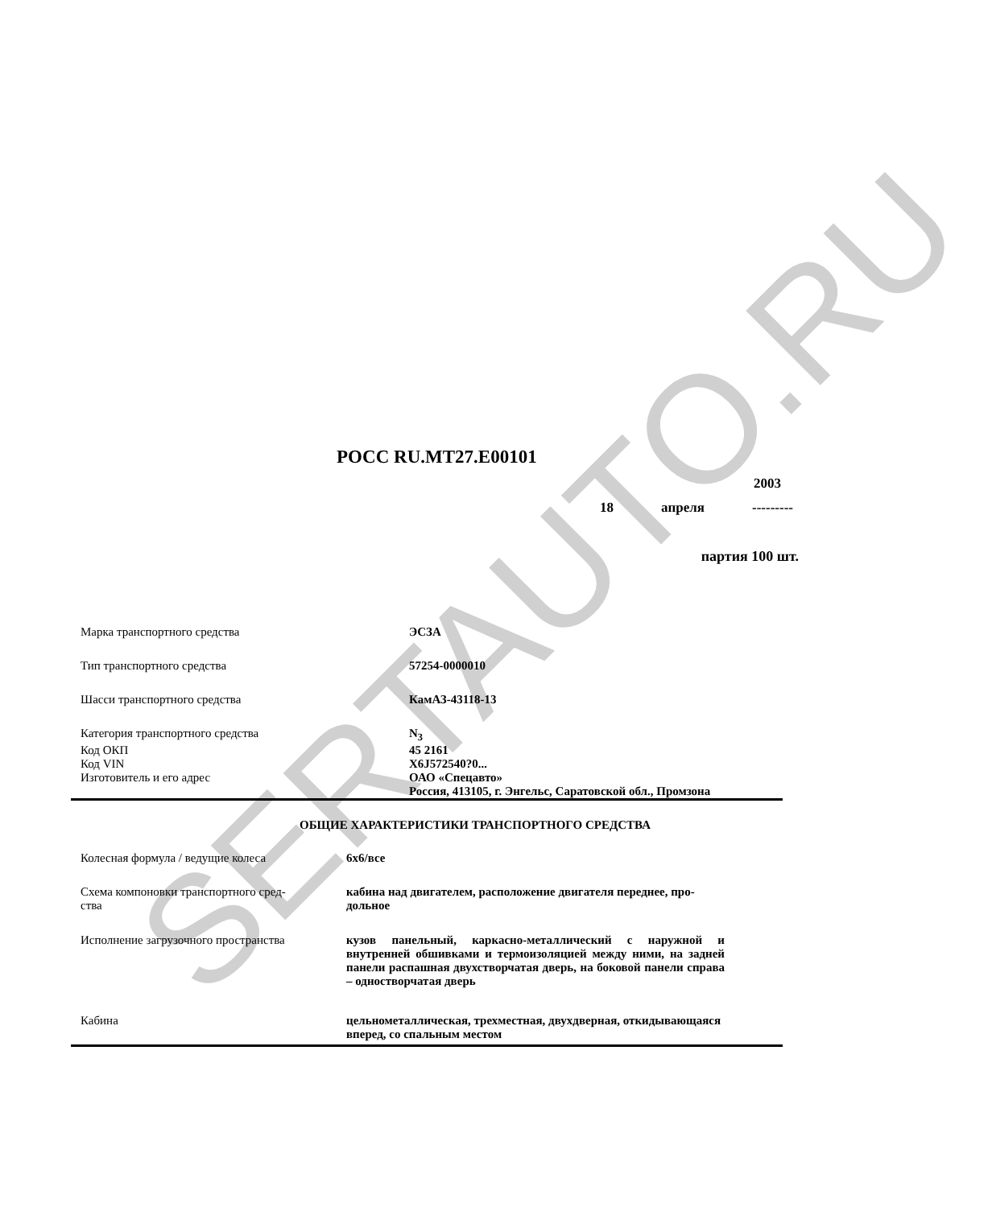SERTAUTO.RU
РОСС RU.MT27.E00101
2003
18 апреля ---------
партия 100 шт.
| Марка транспортного средства | ЭСЗА |
| Тип транспортного средства | 57254-0000010 |
| Шасси транспортного средства | КамАЗ-43118-13 |
| Категория транспортного средства | N<sub>3</sub> |
| Код ОКП | 45 2161 |
| Код VIN | X6J572540?0... |
| Изготовитель и его адрес | ОАО «Спецавто» Россия, 413105, г. Энгельс, Саратовской обл., Промзона |
ОБЩИЕ ХАРАКТЕРИСТИКИ ТРАНСПОРТНОГО СРЕДСТВА
| Колесная формула / ведущие колеса | 6x6/все |
| Схема компоновки транспортного сред- ства | кабина над двигателем, расположение двигателя переднее, про- дольное |
| Исполнение загрузочного пространства | кузов панельный, каркасно-металлический с наружной и внутренней обшивками и термоизоляцией между ними, на задней панели распашная двухстворчатая дверь, на боковой панели справа – одностворчатая дверь |
| Кабина | цельнометаллическая, трехместная, двухдверная, откидывающаяся вперед, со спальным местом |